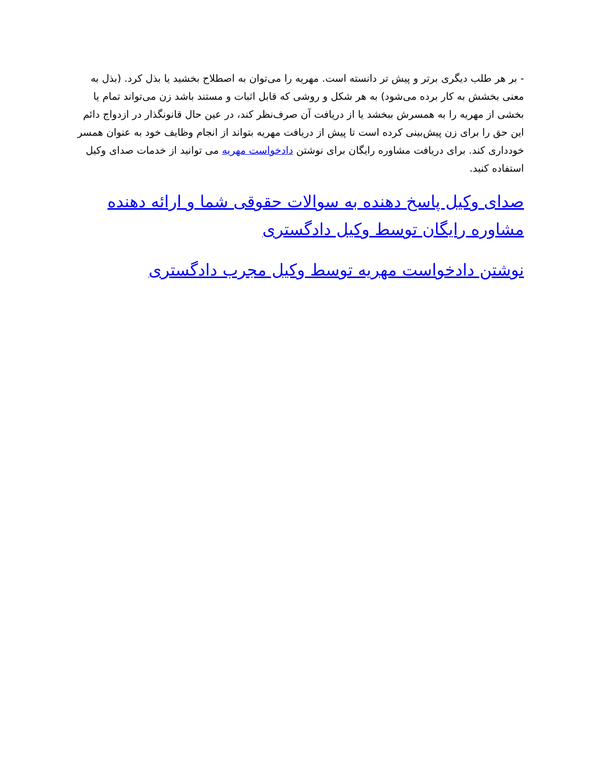- بر هر طلب دیگری برتر و پیش تر دانسته است. مهریه را می‌توان به اصطلاح بخشید یا بذل کرد. (بذل به معنی بخشش به کار برده می‌شود) به هر شکل و روشی که قابل اثبات و مستند باشد زن می‌تواند تمام یا بخشی از مهریه را به همسرش ببخشد یا از دریافت آن صرف‌نظر کند، در عین حال قانونگذار در ازدواج دائم این حق را برای زن پیش‌بینی کرده است تا پیش از دریافت مهریه بتواند از انجام وظایف خود به عنوان همسر خودداری کند. برای دریافت مشاوره رایگان برای نوشتن دادخواست مهریه می توانید از خدمات صدای وکیل استفاده کنید.
صدای وکیل پاسخ دهنده به سوالات حقوقی شما و ارائه دهنده مشاوره رایگان توسط وکیل دادگستری
نوشتن دادخواست مهریه توسط وکیل مجرب دادگستری